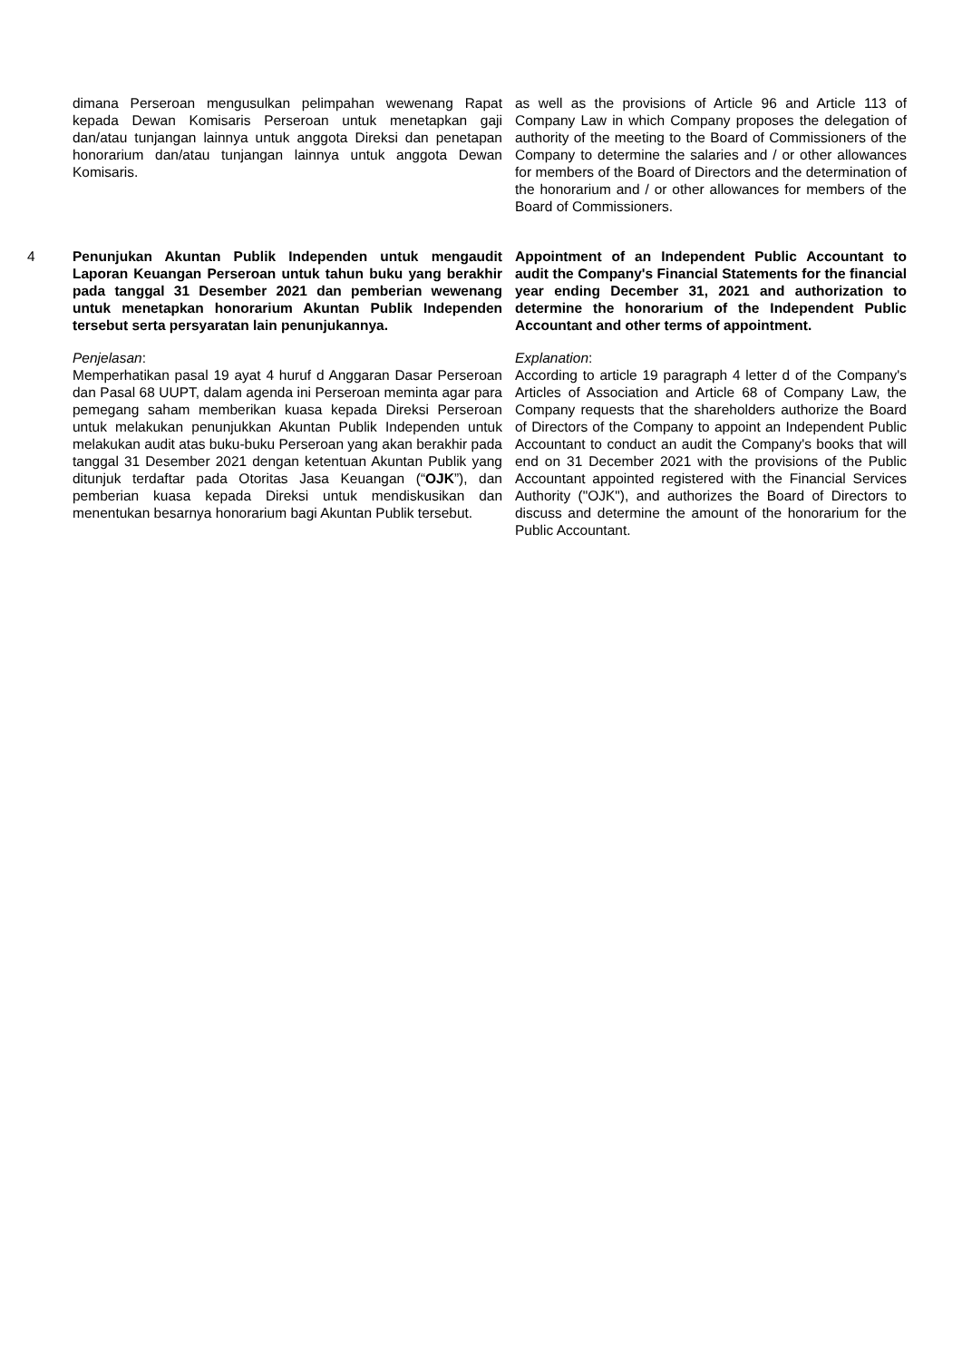dimana Perseroan mengusulkan pelimpahan wewenang Rapat kepada Dewan Komisaris Perseroan untuk menetapkan gaji dan/atau tunjangan lainnya untuk anggota Direksi dan penetapan honorarium dan/atau tunjangan lainnya untuk anggota Dewan Komisaris.
as well as the provisions of Article 96 and Article 113 of Company Law in which Company proposes the delegation of authority of the meeting to the Board of Commissioners of the Company to determine the salaries and / or other allowances for members of the Board of Directors and the determination of the honorarium and / or other allowances for members of the Board of Commissioners.
4 Penunjukan Akuntan Publik Independen untuk mengaudit Laporan Keuangan Perseroan untuk tahun buku yang berakhir pada tanggal 31 Desember 2021 dan pemberian wewenang untuk menetapkan honorarium Akuntan Publik Independen tersebut serta persyaratan lain penunjukannya.
Penjelasan:
Memperhatikan pasal 19 ayat 4 huruf d Anggaran Dasar Perseroan dan Pasal 68 UUPT, dalam agenda ini Perseroan meminta agar para pemegang saham memberikan kuasa kepada Direksi Perseroan untuk melakukan penunjukkan Akuntan Publik Independen untuk melakukan audit atas buku-buku Perseroan yang akan berakhir pada tanggal 31 Desember 2021 dengan ketentuan Akuntan Publik yang ditunjuk terdaftar pada Otoritas Jasa Keuangan (“OJK”), dan pemberian kuasa kepada Direksi untuk mendiskusikan dan menentukan besarnya honorarium bagi Akuntan Publik tersebut.
Appointment of an Independent Public Accountant to audit the Company's Financial Statements for the financial year ending December 31, 2021 and authorization to determine the honorarium of the Independent Public Accountant and other terms of appointment.
Explanation:
According to article 19 paragraph 4 letter d of the Company's Articles of Association and Article 68 of Company Law, the Company requests that the shareholders authorize the Board of Directors of the Company to appoint an Independent Public Accountant to conduct an audit the Company's books that will end on 31 December 2021 with the provisions of the Public Accountant appointed registered with the Financial Services Authority ("OJK"), and authorizes the Board of Directors to discuss and determine the amount of the honorarium for the Public Accountant.